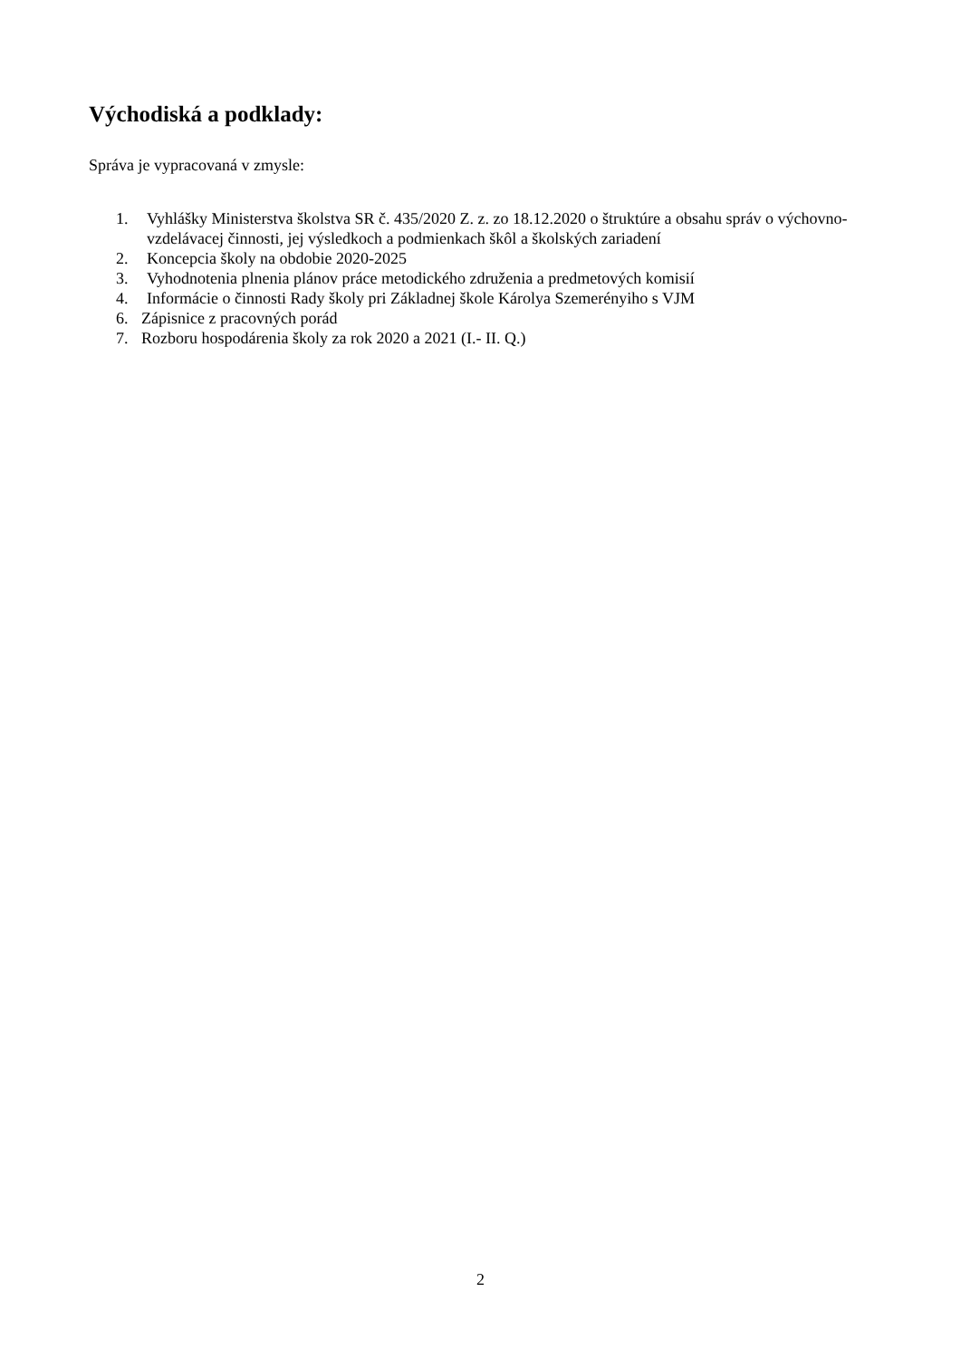Východiská a podklady:
Správa je vypracovaná v zmysle:
1. Vyhlášky Ministerstva školstva SR č. 435/2020 Z. z. zo 18.12.2020 o štruktúre a obsahu správ o výchovno-vzdelávacej činnosti, jej výsledkoch a podmienkach škôl a školských zariadení
2. Koncepcia školy na obdobie 2020-2025
3. Vyhodnotenia plnenia plánov práce metodického združenia a predmetových komisií
4. Informácie o činnosti Rady školy pri Základnej škole Károlya Szemerényiho s VJM
6. Zápisnice z pracovných porád
7. Rozboru hospodárenia školy za rok 2020 a 2021 (I.- II. Q.)
2